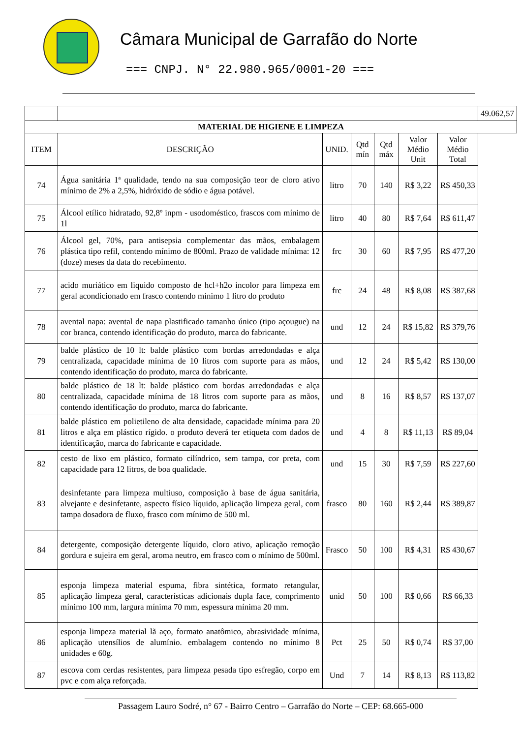Câmara Municipal de Garrafão do Norte
=== CNPJ. N° 22.980.965/0001-20 ===
| | | | | | | | 49.062,57 |
| MATERIAL DE HIGIENE E LIMPEZA | | | | | | | |
| ITEM | DESCRIÇÃO | UNID. | Qtd mín | Qtd máx | Valor Médio Unit | Valor Médio Total | |
| 74 | Água sanitária 1ª qualidade, tendo na sua composição teor de cloro ativo mínimo de 2% a 2,5%, hidróxido de sódio e água potável. | litro | 70 | 140 | R$ 3,22 | R$ 450,33 | |
| 75 | Álcool etílico hidratado, 92,8º inpm - usodoméstico, frascos com mínimo de 1l | litro | 40 | 80 | R$ 7,64 | R$ 611,47 | |
| 76 | Álcool gel, 70%, para antisepsia complementar das mãos, embalagem plástica tipo refil, contendo mínimo de 800ml. Prazo de validade mínima: 12 (doze) meses da data do recebimento. | frc | 30 | 60 | R$ 7,95 | R$ 477,20 | |
| 77 | acido muriático em liquido composto de hcl+h2o incolor para limpeza em geral acondicionado em frasco contendo mínimo 1 litro do produto | frc | 24 | 48 | R$ 8,08 | R$ 387,68 | |
| 78 | avental napa: avental de napa plastificado tamanho único (tipo açougue) na cor branca, contendo identificação do produto, marca do fabricante. | und | 12 | 24 | R$ 15,82 | R$ 379,76 | |
| 79 | balde plástico de 10 lt: balde plástico com bordas arredondadas e alça centralizada, capacidade mínima de 10 litros com suporte para as mãos, contendo identificação do produto, marca do fabricante. | und | 12 | 24 | R$ 5,42 | R$ 130,00 | |
| 80 | balde plástico de 18 lt: balde plástico com bordas arredondadas e alça centralizada, capacidade mínima de 18 litros com suporte para as mãos, contendo identificação do produto, marca do fabricante. | und | 8 | 16 | R$ 8,57 | R$ 137,07 | |
| 81 | balde plástico em polietileno de alta densidade, capacidade mínima para 20 litros e alça em plástico rígido. o produto deverá ter etiqueta com dados de identificação, marca do fabricante e capacidade. | und | 4 | 8 | R$ 11,13 | R$ 89,04 | |
| 82 | cesto de lixo em plástico, formato cilíndrico, sem tampa, cor preta, com capacidade para 12 litros, de boa qualidade. | und | 15 | 30 | R$ 7,59 | R$ 227,60 | |
| 83 | desinfetante para limpeza multiuso, composição à base de água sanitária, alvejante e desinfetante, aspecto físico líquido, aplicação limpeza geral, com tampa dosadora de fluxo, frasco com mínimo de 500 ml. | frasco | 80 | 160 | R$ 2,44 | R$ 389,87 | |
| 84 | detergente, composição detergente líquido, cloro ativo, aplicação remoção gordura e sujeira em geral, aroma neutro, em frasco com o mínimo de 500ml. | Frasco | 50 | 100 | R$ 4,31 | R$ 430,67 | |
| 85 | esponja limpeza material espuma, fibra sintética, formato retangular, aplicação limpeza geral, características adicionais dupla face, comprimento mínimo 100 mm, largura mínima 70 mm, espessura mínima 20 mm. | unid | 50 | 100 | R$ 0,66 | R$ 66,33 | |
| 86 | esponja limpeza material lã aço, formato anatômico, abrasividade mínima, aplicação utensílios de alumínio. embalagem contendo no mínimo 8 unidades e 60g. | Pct | 25 | 50 | R$ 0,74 | R$ 37,00 | |
| 87 | escova com cerdas resistentes, para limpeza pesada tipo esfregão, corpo em pvc e com alça reforçada. | Und | 7 | 14 | R$ 8,13 | R$ 113,82 | |
Passagem Lauro Sodré, n° 67 - Bairro Centro – Garrafão do Norte – CEP: 68.665-000